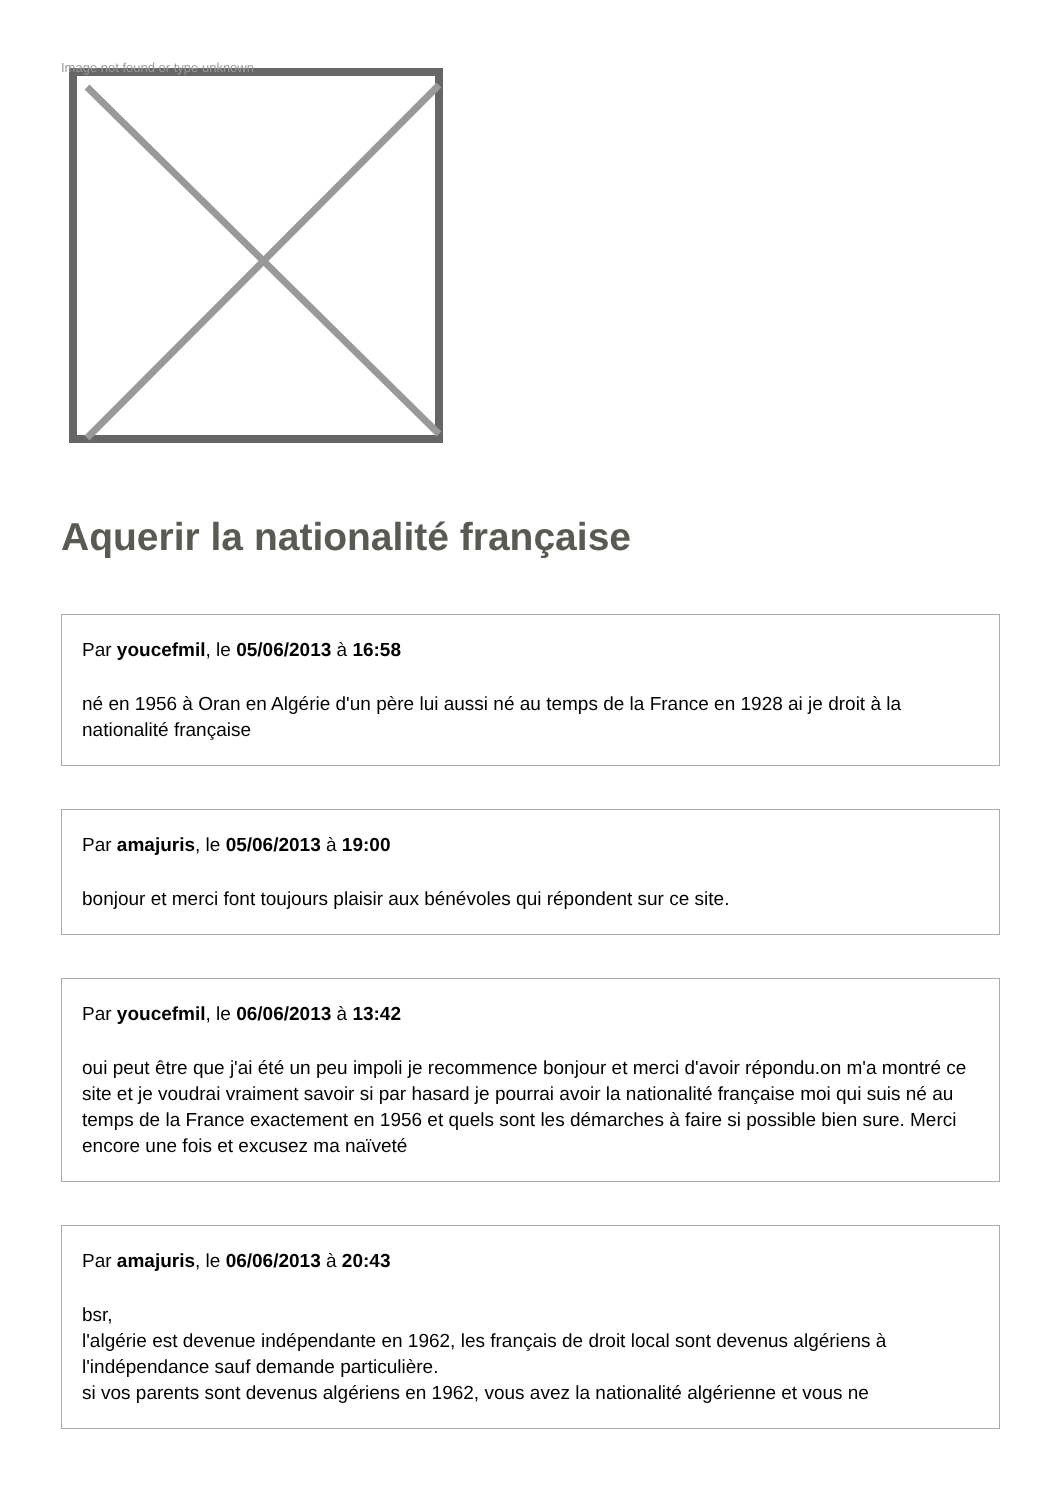Image not found or type unknown
Aquerir la nationalité française
Par youcefmil, le 05/06/2013 à 16:58
né en 1956 à Oran en Algérie d'un père lui aussi né au temps de la France en 1928 ai je droit à la nationalité française
Par amajuris, le 05/06/2013 à 19:00
bonjour et merci font toujours plaisir aux bénévoles qui répondent sur ce site.
Par youcefmil, le 06/06/2013 à 13:42
oui peut être que j'ai été un peu impoli je recommence bonjour et merci d'avoir répondu.on m'a montré ce site et je voudrai vraiment savoir si par hasard je pourrai avoir la nationalité française moi qui suis né au temps de la France exactement en 1956 et quels sont les démarches à faire si possible bien sure. Merci encore une fois et excusez ma naïveté
Par amajuris, le 06/06/2013 à 20:43
bsr,
l'algérie est devenue indépendante en 1962, les français de droit local sont devenus algériens à l'indépendance sauf demande particulière.
si vos parents sont devenus algériens en 1962, vous avez la nationalité algérienne et vous ne